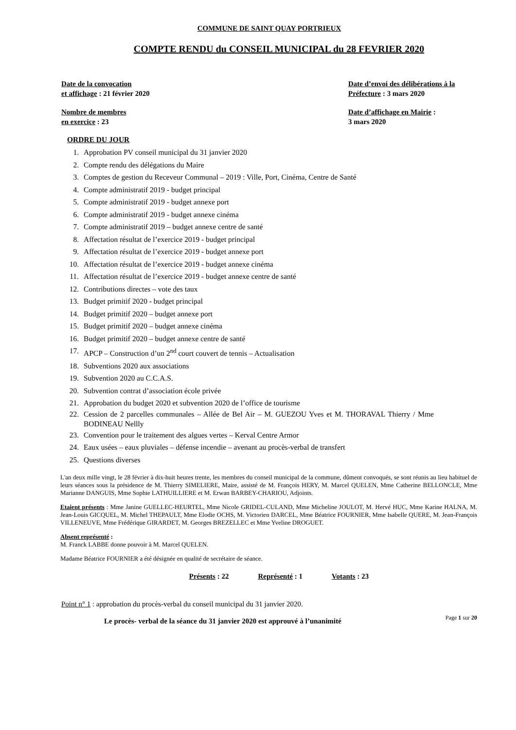COMMUNE DE SAINT QUAY PORTRIEUX
COMPTE RENDU du CONSEIL MUNICIPAL du 28 FEVRIER 2020
Date de la convocation
et affichage : 21 février 2020
Date d’envoi des délibérations à la
Préfecture : 3 mars 2020
Nombre de membres
en exercice : 23
Date d’affichage en Mairie :
3 mars 2020
ORDRE DU JOUR
1. Approbation PV conseil municipal du 31 janvier 2020
2. Compte rendu des délégations du Maire
3. Comptes de gestion du Receveur Communal – 2019 : Ville, Port, Cinéma, Centre de Santé
4. Compte administratif 2019 - budget principal
5. Compte administratif 2019 - budget annexe port
6. Compte administratif 2019 - budget annexe cinéma
7. Compte administratif 2019 – budget annexe centre de santé
8. Affectation résultat de l’exercice 2019 - budget principal
9. Affectation résultat de l’exercice 2019 - budget annexe port
10. Affectation résultat de l’exercice 2019 - budget annexe cinéma
11. Affectation résultat de l’exercice 2019 - budget annexe centre de santé
12. Contributions directes – vote des taux
13. Budget primitif 2020 - budget principal
14. Budget primitif 2020 – budget annexe port
15. Budget primitif 2020 – budget annexe cinéma
16. Budget primitif 2020 – budget annexe centre de santé
17. APCP – Construction d’un 2<sup>nd</sup> court couvert de tennis – Actualisation
18. Subventions 2020 aux associations
19. Subvention 2020 au C.C.A.S.
20. Subvention contrat d’association école privée
21. Approbation du budget 2020 et subvention 2020 de l’office de tourisme
22. Cession de 2 parcelles communales – Allée de Bel Air – M. GUEZOU Yves et M. THORAVAL Thierry / Mme BODINEAU Nellly
23. Convention pour le traitement des algues vertes – Kerval Centre Armor
24. Eaux usées – eaux pluviales – défense incendie – avenant au procès-verbal de transfert
25. Questions diverses
L'an deux mille vingt, le 28 février à dix-huit heures trente, les membres du conseil municipal de la commune, dûment convoqués, se sont réunis au lieu habituel de leurs séances sous la présidence de M. Thierry SIMELIERE, Maire, assisté de M. François HERY, M. Marcel QUELEN, Mme Catherine BELLONCLE, Mme Marianne DANGUIS, Mme Sophie LATHUILLIERE et M. Erwan BARBEY-CHARIOU, Adjoints.
Etaient présents : Mme Janine GUELLEC-HEURTEL, Mme Nicole GRIDEL-CULAND, Mme Micheline JOULOT, M. Hervé HUC, Mme Karine HALNA, M. Jean-Louis GICQUEL, M. Michel THEPAULT, Mme Elodie OCHS, M. Victorien DARCEL, Mme Béatrice FOURNIER, Mme Isabelle QUERE, M. Jean-François VILLENEUVE, Mme Frédérique GIRARDET, M. Georges BREZELLEC et Mme Yveline DROGUET.
Absent représenté :
M. Franck LABBE donne pouvoir à M. Marcel QUELEN.
Madame Béatrice FOURNIER a été désignée en qualité de secrétaire de séance.
Présents : 22 Représenté : 1 Votants : 23
Point n° 1 : approbation du procès-verbal du conseil municipal du 31 janvier 2020.
Le procès- verbal de la séance du 31 janvier 2020 est approuvé à l’unanimité
Page 1 sur 20